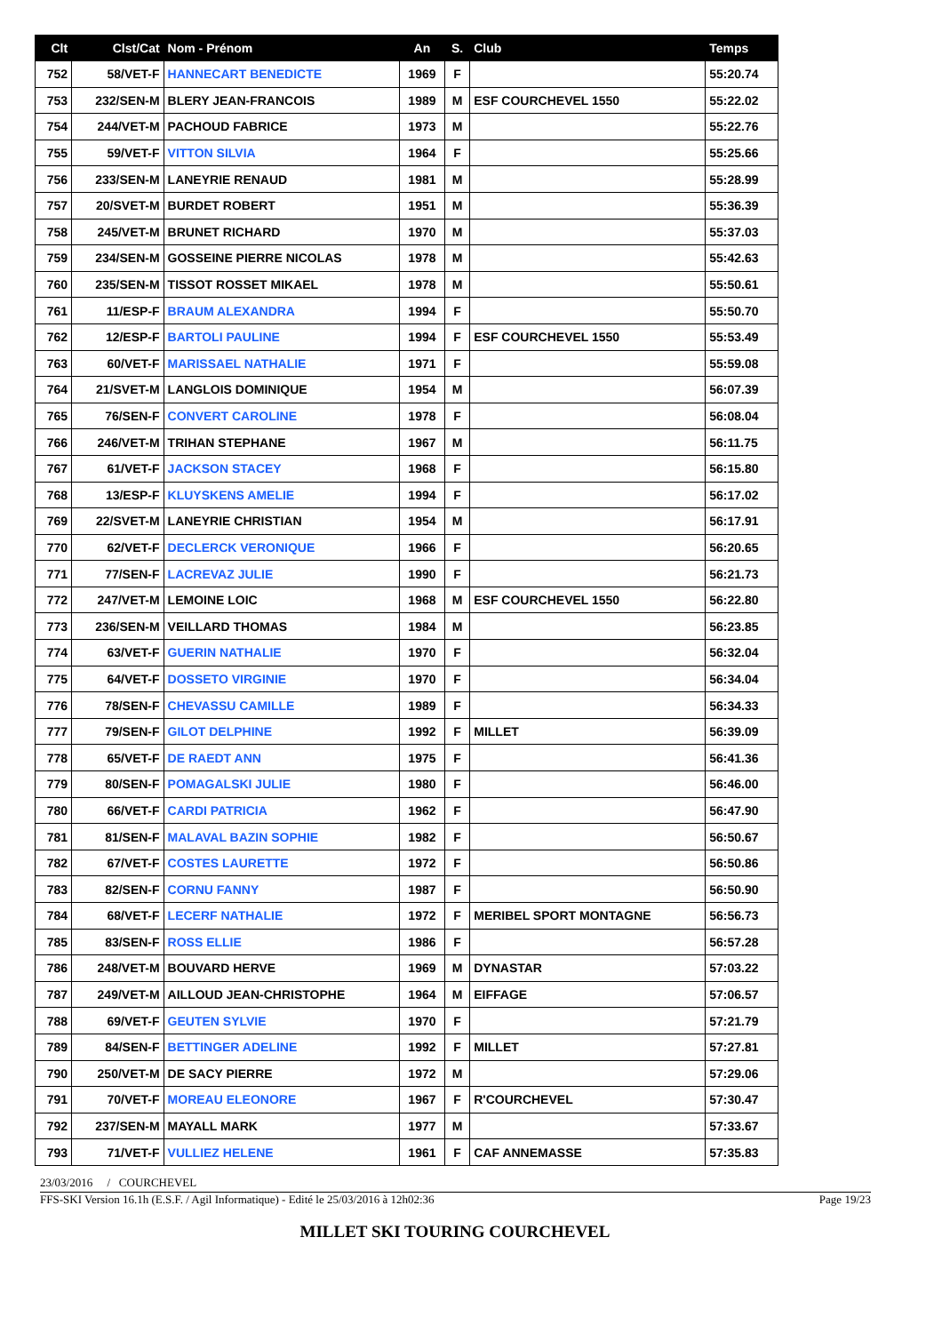| Clt | Clst/Cat | Nom - Prénom | An | S. | Club | Temps |
| --- | --- | --- | --- | --- | --- | --- |
| 752 | 58/VET-F | HANNECART BENEDICTE | 1969 | F | | 55:20.74 |
| 753 | 232/SEN-M | BLERY JEAN-FRANCOIS | 1989 | M | ESF COURCHEVEL 1550 | 55:22.02 |
| 754 | 244/VET-M | PACHOUD FABRICE | 1973 | M | | 55:22.76 |
| 755 | 59/VET-F | VITTON SILVIA | 1964 | F | | 55:25.66 |
| 756 | 233/SEN-M | LANEYRIE RENAUD | 1981 | M | | 55:28.99 |
| 757 | 20/SVET-M | BURDET ROBERT | 1951 | M | | 55:36.39 |
| 758 | 245/VET-M | BRUNET RICHARD | 1970 | M | | 55:37.03 |
| 759 | 234/SEN-M | GOSSEINE PIERRE NICOLAS | 1978 | M | | 55:42.63 |
| 760 | 235/SEN-M | TISSOT ROSSET MIKAEL | 1978 | M | | 55:50.61 |
| 761 | 11/ESP-F | BRAUM ALEXANDRA | 1994 | F | | 55:50.70 |
| 762 | 12/ESP-F | BARTOLI PAULINE | 1994 | F | ESF COURCHEVEL 1550 | 55:53.49 |
| 763 | 60/VET-F | MARISSAEL NATHALIE | 1971 | F | | 55:59.08 |
| 764 | 21/SVET-M | LANGLOIS DOMINIQUE | 1954 | M | | 56:07.39 |
| 765 | 76/SEN-F | CONVERT CAROLINE | 1978 | F | | 56:08.04 |
| 766 | 246/VET-M | TRIHAN STEPHANE | 1967 | M | | 56:11.75 |
| 767 | 61/VET-F | JACKSON STACEY | 1968 | F | | 56:15.80 |
| 768 | 13/ESP-F | KLUYSKENS AMELIE | 1994 | F | | 56:17.02 |
| 769 | 22/SVET-M | LANEYRIE CHRISTIAN | 1954 | M | | 56:17.91 |
| 770 | 62/VET-F | DECLERCK VERONIQUE | 1966 | F | | 56:20.65 |
| 771 | 77/SEN-F | LACREVAZ JULIE | 1990 | F | | 56:21.73 |
| 772 | 247/VET-M | LEMOINE LOIC | 1968 | M | ESF COURCHEVEL 1550 | 56:22.80 |
| 773 | 236/SEN-M | VEILLARD THOMAS | 1984 | M | | 56:23.85 |
| 774 | 63/VET-F | GUERIN NATHALIE | 1970 | F | | 56:32.04 |
| 775 | 64/VET-F | DOSSETO VIRGINIE | 1970 | F | | 56:34.04 |
| 776 | 78/SEN-F | CHEVASSU CAMILLE | 1989 | F | | 56:34.33 |
| 777 | 79/SEN-F | GILOT DELPHINE | 1992 | F | MILLET | 56:39.09 |
| 778 | 65/VET-F | DE RAEDT ANN | 1975 | F | | 56:41.36 |
| 779 | 80/SEN-F | POMAGALSKI JULIE | 1980 | F | | 56:46.00 |
| 780 | 66/VET-F | CARDI PATRICIA | 1962 | F | | 56:47.90 |
| 781 | 81/SEN-F | MALAVAL BAZIN SOPHIE | 1982 | F | | 56:50.67 |
| 782 | 67/VET-F | COSTES LAURETTE | 1972 | F | | 56:50.86 |
| 783 | 82/SEN-F | CORNU FANNY | 1987 | F | | 56:50.90 |
| 784 | 68/VET-F | LECERF NATHALIE | 1972 | F | MERIBEL SPORT MONTAGNE | 56:56.73 |
| 785 | 83/SEN-F | ROSS ELLIE | 1986 | F | | 56:57.28 |
| 786 | 248/VET-M | BOUVARD HERVE | 1969 | M | DYNASTAR | 57:03.22 |
| 787 | 249/VET-M | AILLOUD JEAN-CHRISTOPHE | 1964 | M | EIFFAGE | 57:06.57 |
| 788 | 69/VET-F | GEUTEN SYLVIE | 1970 | F | | 57:21.79 |
| 789 | 84/SEN-F | BETTINGER ADELINE | 1992 | F | MILLET | 57:27.81 |
| 790 | 250/VET-M | DE SACY PIERRE | 1972 | M | | 57:29.06 |
| 791 | 70/VET-F | MOREAU ELEONORE | 1967 | F | R'COURCHEVEL | 57:30.47 |
| 792 | 237/SEN-M | MAYALL MARK | 1977 | M | | 57:33.67 |
| 793 | 71/VET-F | VULLIEZ HELENE | 1961 | F | CAF ANNEMASSE | 57:35.83 |
23/03/2016 / COURCHEVEL
FFS-SKI Version 16.1h (E.S.F. / Agil Informatique) - Edité le 25/03/2016 à 12h02:36 Page 19/23
MILLET SKI TOURING COURCHEVEL